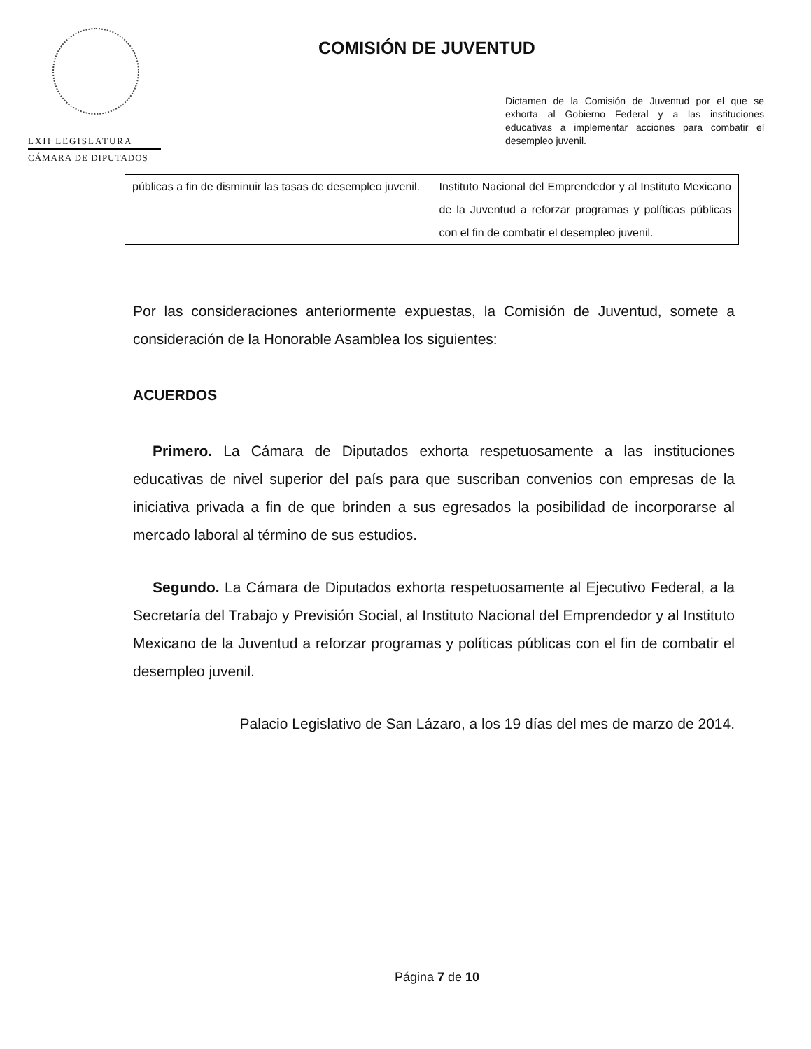LXII LEGISLATURA
CÁMARA DE DIPUTADOS
COMISIÓN DE JUVENTUD
Dictamen de la Comisión de Juventud por el que se exhorta al Gobierno Federal y a las instituciones educativas a implementar acciones para combatir el desempleo juvenil.
| públicas a fin de disminuir las tasas de desempleo juvenil. | Instituto Nacional del Emprendedor y al Instituto Mexicano de la Juventud a reforzar programas y políticas públicas con el fin de combatir el desempleo juvenil. |
Por las consideraciones anteriormente expuestas, la Comisión de Juventud, somete a consideración de la Honorable Asamblea los siguientes:
ACUERDOS
Primero. La Cámara de Diputados exhorta respetuosamente a las instituciones educativas de nivel superior del país para que suscriban convenios con empresas de la iniciativa privada a fin de que brinden a sus egresados la posibilidad de incorporarse al mercado laboral al término de sus estudios.
Segundo. La Cámara de Diputados exhorta respetuosamente al Ejecutivo Federal, a la Secretaría del Trabajo y Previsión Social, al Instituto Nacional del Emprendedor y al Instituto Mexicano de la Juventud a reforzar programas y políticas públicas con el fin de combatir el desempleo juvenil.
Palacio Legislativo de San Lázaro, a los 19 días del mes de marzo de 2014.
Página 7 de 10